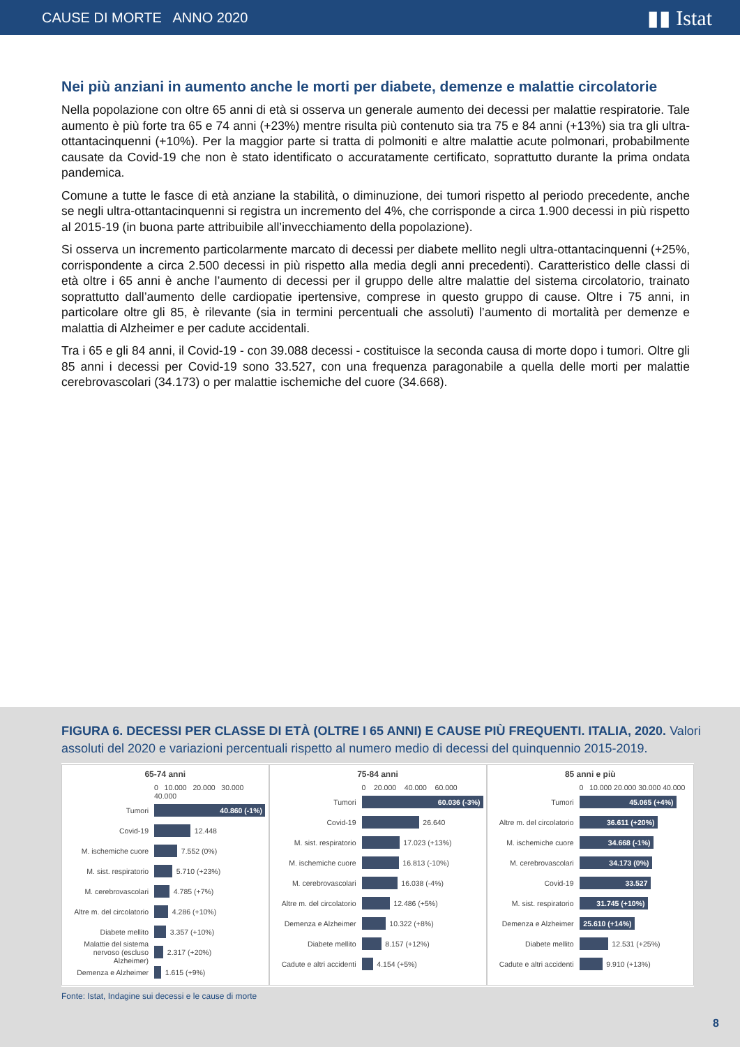CAUSE DI MORTE ANNO 2020 ▮▮ Istat
Nei più anziani in aumento anche le morti per diabete, demenze e malattie circolatorie
Nella popolazione con oltre 65 anni di età si osserva un generale aumento dei decessi per malattie respiratorie. Tale aumento è più forte tra 65 e 74 anni (+23%) mentre risulta più contenuto sia tra 75 e 84 anni (+13%) sia tra gli ultra-ottantacinquenni (+10%). Per la maggior parte si tratta di polmoniti e altre malattie acute polmonari, probabilmente causate da Covid-19 che non è stato identificato o accuratamente certificato, soprattutto durante la prima ondata pandemica.
Comune a tutte le fasce di età anziane la stabilità, o diminuzione, dei tumori rispetto al periodo precedente, anche se negli ultra-ottantacinquenni si registra un incremento del 4%, che corrisponde a circa 1.900 decessi in più rispetto al 2015-19 (in buona parte attribuibile all’invecchiamento della popolazione).
Si osserva un incremento particolarmente marcato di decessi per diabete mellito negli ultra-ottantacinquenni (+25%, corrispondente a circa 2.500 decessi in più rispetto alla media degli anni precedenti). Caratteristico delle classi di età oltre i 65 anni è anche l’aumento di decessi per il gruppo delle altre malattie del sistema circolatorio, trainato soprattutto dall’aumento delle cardiopatie ipertensive, comprese in questo gruppo di cause. Oltre i 75 anni, in particolare oltre gli 85, è rilevante (sia in termini percentuali che assoluti) l’aumento di mortalità per demenze e malattia di Alzheimer e per cadute accidentali.
Tra i 65 e gli 84 anni, il Covid-19 - con 39.088 decessi - costituisce la seconda causa di morte dopo i tumori. Oltre gli 85 anni i decessi per Covid-19 sono 33.527, con una frequenza paragonabile a quella delle morti per malattie cerebrovascolari (34.173) o per malattie ischemiche del cuore (34.668).
FIGURA 6. DECESSI PER CLASSE DI ETÀ (OLTRE I 65 ANNI) E CAUSE PIÙ FREQUENTI. ITALIA, 2020. Valori assoluti del 2020 e variazioni percentuali rispetto al numero medio di decessi del quinquennio 2015-2019.
65-74 anni
0 10.000 20.000 30.000 40.000
Tumori 40.860 (-1%)
Covid-19 12.448
M. ischemiche cuore 7.552 (0%)
M. sist. respiratorio 5.710 (+23%)
M. cerebrovascolari 4.785 (+7%)
Altre m. del circolatorio 4.286 (+10%)
Diabete mellito 3.357 (+10%)
Malattie del sistema nervoso (escluso Alzheimer) 2.317 (+20%)
Demenza e Alzheimer 1.615 (+9%)
75-84 anni
0 20.000 40.000 60.000
Tumori 60.036 (-3%)
Covid-19 26.640
M. sist. respiratorio 17.023 (+13%)
M. ischemiche cuore 16.813 (-10%)
M. cerebrovascolari 16.038 (-4%)
Altre m. del circolatorio 12.486 (+5%)
Demenza e Alzheimer 10.322 (+8%)
Diabete mellito 8.157 (+12%)
Cadute e altri accidenti 4.154 (+5%)
85 anni e più
0 10.000 20.000 30.000 40.000
Tumori 45.065 (+4%)
Altre m. del circolatorio 36.611 (+20%)
M. ischemiche cuore 34.668 (-1%)
M. cerebrovascolari 34.173 (0%)
Covid-19 33.527
M. sist. respiratorio 31.745 (+10%)
Demenza e Alzheimer 25.610 (+14%)
Diabete mellito 12.531 (+25%)
Cadute e altri accidenti 9.910 (+13%)
Fonte: Istat, Indagine sui decessi e le cause di morte
8